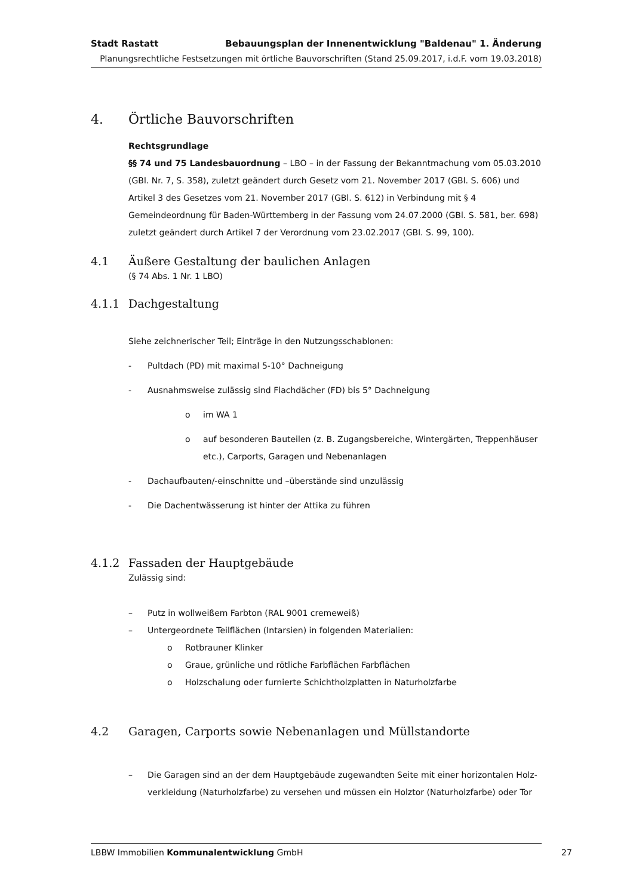Stadt Rastatt Bebauungsplan der Innenentwicklung "Baldenau" 1. Änderung
Planungsrechtliche Festsetzungen mit örtliche Bauvorschriften (Stand 25.09.2017, i.d.F. vom 19.03.2018)
4. Örtliche Bauvorschriften
Rechtsgrundlage
§§ 74 und 75 Landesbauordnung – LBO – in der Fassung der Bekanntmachung vom 05.03.2010 (GBl. Nr. 7, S. 358), zuletzt geändert durch Gesetz vom 21. November 2017 (GBl. S. 606) und Artikel 3 des Gesetzes vom 21. November 2017 (GBl. S. 612) in Verbindung mit § 4 Gemeindeordnung für Baden-Württemberg in der Fassung vom 24.07.2000 (GBl. S. 581, ber. 698) zuletzt geändert durch Artikel 7 der Verordnung vom 23.02.2017 (GBl. S. 99, 100).
4.1 Äußere Gestaltung der baulichen Anlagen
(§ 74 Abs. 1 Nr. 1 LBO)
4.1.1 Dachgestaltung
Siehe zeichnerischer Teil; Einträge in den Nutzungsschablonen:
- Pultdach (PD) mit maximal 5-10° Dachneigung
- Ausnahmsweise zulässig sind Flachdächer (FD) bis 5° Dachneigung
o im WA 1
o auf besonderen Bauteilen (z. B. Zugangsbereiche, Wintergärten, Treppenhäuser etc.), Carports, Garagen und Nebenanlagen
- Dachaufbauten/-einschnitte und –überstände sind unzulässig
- Die Dachentwässerung ist hinter der Attika zu führen
4.1.2 Fassaden der Hauptgebäude
Zulässig sind:
– Putz in wollweißem Farbton (RAL 9001 cremeweiß)
– Untergeordnete Teilflächen (Intarsien) in folgenden Materialien:
o Rotbrauner Klinker
o Graue, grünliche und rötliche Farbflächen Farbflächen
o Holzschalung oder furnierte Schichtholzplatten in Naturholzfarbe
4.2 Garagen, Carports sowie Nebenanlagen und Müllstandorte
– Die Garagen sind an der dem Hauptgebäude zugewandten Seite mit einer horizontalen Holz-verkleidung (Naturholzfarbe) zu versehen und müssen ein Holztor (Naturholzfarbe) oder Tor
LBBW Immobilien Kommunalentwicklung GmbH 27